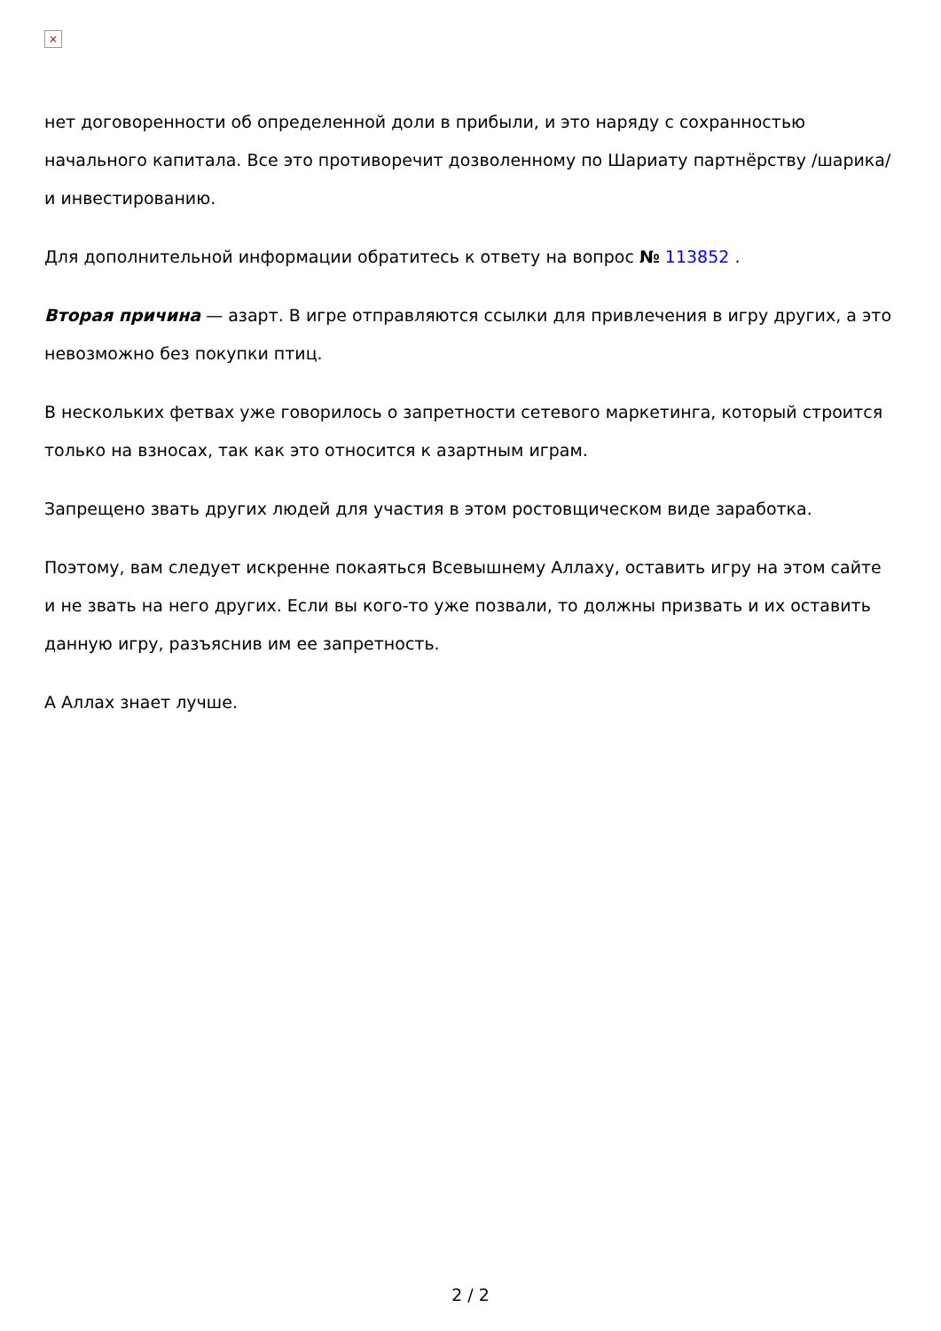×
нет договоренности об определенной доли в прибыли, и это наряду с сохранностью начального капитала. Все это противоречит дозволенному по Шариату партнёрству /шарика/ и инвестированию.
Для дополнительной информации обратитесь к ответу на вопрос № 113852 .
Вторая причина — азарт. В игре отправляются ссылки для привлечения в игру других, а это невозможно без покупки птиц.
В нескольких фетвах уже говорилось о запретности сетевого маркетинга, который строится только на взносах, так как это относится к азартным играм.
Запрещено звать других людей для участия в этом ростовщическом виде заработка.
Поэтому, вам следует искренне покаяться Всевышнему Аллаху, оставить игру на этом сайте и не звать на него других. Если вы кого-то уже позвали, то должны призвать и их оставить данную игру, разъяснив им ее запретность.
А Аллах знает лучше.
2 / 2